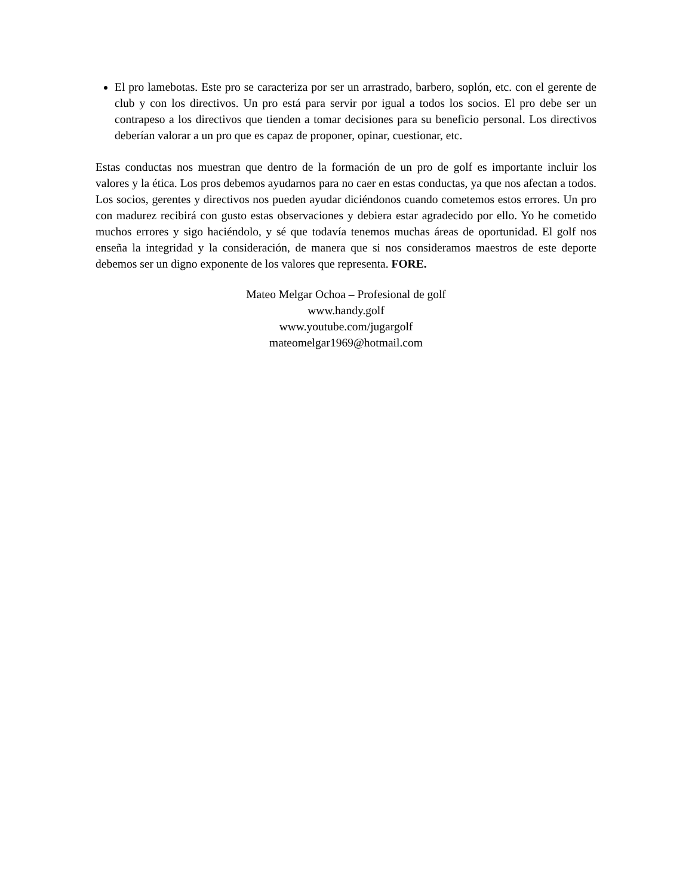El pro lamebotas. Este pro se caracteriza por ser un arrastrado, barbero, soplón, etc. con el gerente de club y con los directivos. Un pro está para servir por igual a todos los socios. El pro debe ser un contrapeso a los directivos que tienden a tomar decisiones para su beneficio personal. Los directivos deberían valorar a un pro que es capaz de proponer, opinar, cuestionar, etc.
Estas conductas nos muestran que dentro de la formación de un pro de golf es importante incluir los valores y la ética. Los pros debemos ayudarnos para no caer en estas conductas, ya que nos afectan a todos. Los socios, gerentes y directivos nos pueden ayudar diciéndonos cuando cometemos estos errores. Un pro con madurez recibirá con gusto estas observaciones y debiera estar agradecido por ello. Yo he cometido muchos errores y sigo haciéndolo, y sé que todavía tenemos muchas áreas de oportunidad. El golf nos enseña la integridad y la consideración, de manera que si nos consideramos maestros de este deporte debemos ser un digno exponente de los valores que representa. FORE.
Mateo Melgar Ochoa – Profesional de golf
www.handy.golf
www.youtube.com/jugargolf
mateomelgar1969@hotmail.com